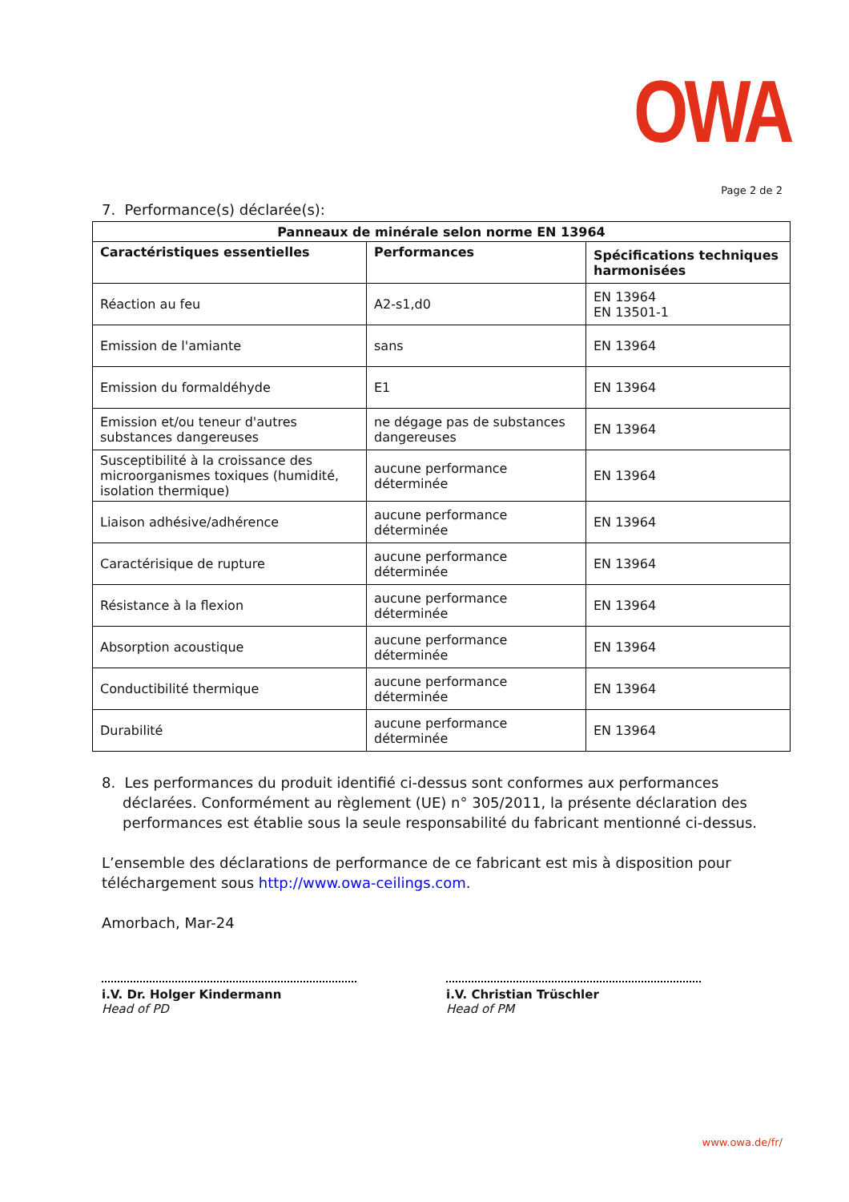OWA
Page 2 de 2
7. Performance(s) déclarée(s):
| Panneaux de minérale selon norme EN 13964 | | |
| --- | --- | --- |
| Caractéristiques essentielles | Performances | Spécifications techniques harmonisées |
| Réaction au feu | A2-s1,d0 | EN 13964 EN 13501-1 |
| Emission de l'amiante | sans | EN 13964 |
| Emission du formaldéhyde | E1 | EN 13964 |
| Emission et/ou teneur d'autres substances dangereuses | ne dégage pas de substances dangereuses | EN 13964 |
| Susceptibilité à la croissance des microorganismes toxiques (humidité, isolation thermique) | aucune performance déterminée | EN 13964 |
| Liaison adhésive/adhérence | aucune performance déterminée | EN 13964 |
| Caractérisique de rupture | aucune performance déterminée | EN 13964 |
| Résistance à la flexion | aucune performance déterminée | EN 13964 |
| Absorption acoustique | aucune performance déterminée | EN 13964 |
| Conductibilité thermique | aucune performance déterminée | EN 13964 |
| Durabilité | aucune performance déterminée | EN 13964 |
8. Les performances du produit identifié ci-dessus sont conformes aux performances déclarées. Conformément au règlement (UE) n° 305/2011, la présente déclaration des performances est établie sous la seule responsabilité du fabricant mentionné ci-dessus.
L’ensemble des déclarations de performance de ce fabricant est mis à disposition pour téléchargement sous http://www.owa-ceilings.com.
Amorbach, Mar-24
i.V. Dr. Holger Kindermann
Head of PD
i.V. Christian Trüschler
Head of PM
www.owa.de/fr/